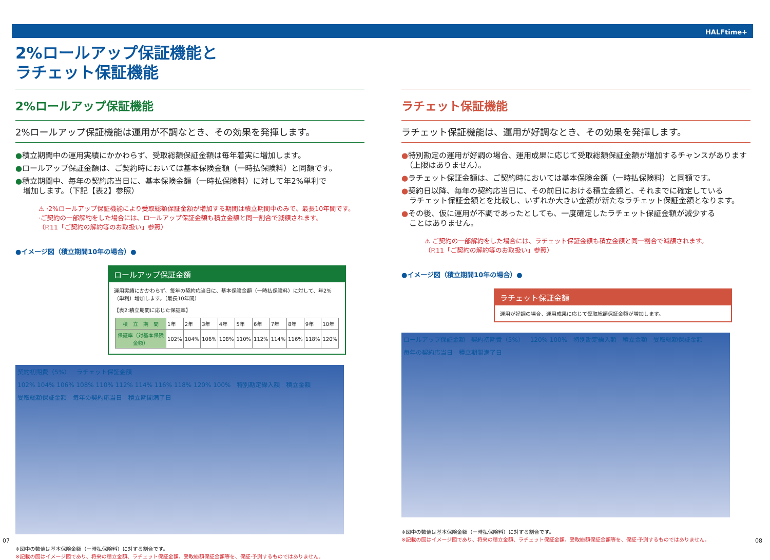HALFtime+
2%ロールアップ保証機能と
ラチェット保証機能
2%ロールアップ保証機能
2%ロールアップ保証機能は運用が不調なとき、その効果を発揮します。
●積立期間中の運用実績にかかわらず、受取総額保証金額は毎年着実に増加します。
●ロールアップ保証金額は、ご契約時においては基本保険金額（一時払保険料）と同額です。
●積立期間中、毎年の契約応当日に、基本保険金額（一時払保険料）に対して年2%単利で
　増加します。（下記【表2】参照）
⚠ ·2%ロールアップ保証機能により受取総額保証金額が増加する期間は積立期間中のみで、最長10年間です。
·ご契約の一部解約をした場合には、ロールアップ保証金額も積立金額と同一割合で減額されます。
（P.11「ご契約の解約等のお取扱い」参照）
●イメージ図（積立期間10年の場合）●
ロールアップ保証金額
運用実績にかかわらず、毎年の契約応当日に、基本保険金額（一時払保険料）に対して、年2%（単利）増加します。（最長10年間）
【表2:積立期間に応じた保証率】
| 積 立 期 間 | 1年 | 2年 | 3年 | 4年 | 5年 | 6年 | 7年 | 8年 | 9年 | 10年 |
| 保証率（対基本保険金額） | 102% | 104% | 106% | 108% | 110% | 112% | 114% | 116% | 118% | 120% |
契約初期費（5%） ラチェット保証金額 102% 104% 106% 108% 110% 112% 114% 116% 118% 120% 100% 特別勘定繰入額 積立金額 受取総額保証金額 毎年の契約応当日 積立期間満了日
※図中の数値は基本保険金額（一時払保険料）に対する割合です。
※記載の図はイメージ図であり、将来の積立金額、ラチェット保証金額、受取総額保証金額等を、保証·予測するものではありません。
ラチェット保証機能
ラチェット保証機能は、運用が好調なとき、その効果を発揮します。
●特別勘定の運用が好調の場合、運用成果に応じて受取総額保証金額が増加するチャンスがあります
　（上限はありません）。
●ラチェット保証金額は、ご契約時においては基本保険金額（一時払保険料）と同額です。
●契約日以降、毎年の契約応当日に、その前日における積立金額と、それまでに確定している
　ラチェット保証金額とを比較し、いずれか大きい金額が新たなラチェット保証金額となります。
●その後、仮に運用が不調であったとしても、一度確定したラチェット保証金額が減少する
　ことはありません。
⚠ ご契約の一部解約をした場合には、ラチェット保証金額も積立金額と同一割合で減額されます。
（P.11「ご契約の解約等のお取扱い」参照）
●イメージ図（積立期間10年の場合）●
ラチェット保証金額
運用が好調の場合、運用成果に応じて受取総額保証金額が増加します。
ロールアップ保証金額 契約初期費（5%） 120% 100% 特別勘定繰入額 積立金額 受取総額保証金額 毎年の契約応当日 積立期間満了日
※図中の数値は基本保険金額（一時払保険料）に対する割合です。
※記載の図はイメージ図であり、将来の積立金額、ラチェット保証金額、受取総額保証金額等を、保証·予測するものではありません。
07 08